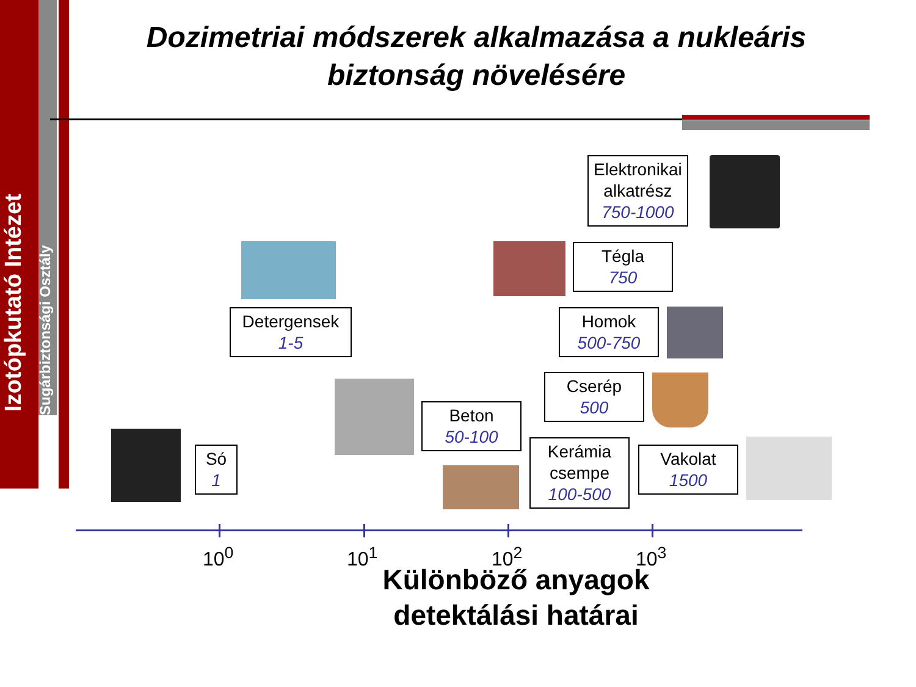Izotópkutató Intézet
Sugárbiztonsági Osztály
Dozimetriai módszerek alkalmazása a nukleáris biztonság növelésére
Elektronikai
alkatrész
750-1000
Tégla
750
Detergensek
1-5
Homok
500-750
Cserép
500
Beton
50-100
Kerámia
csempe
100-500
Só
1
Vakolat
1500
10<sup>0</sup> 10<sup>1</sup> 10<sup>2</sup> 10<sup>3</sup>
Különböző anyagok detektálási határai